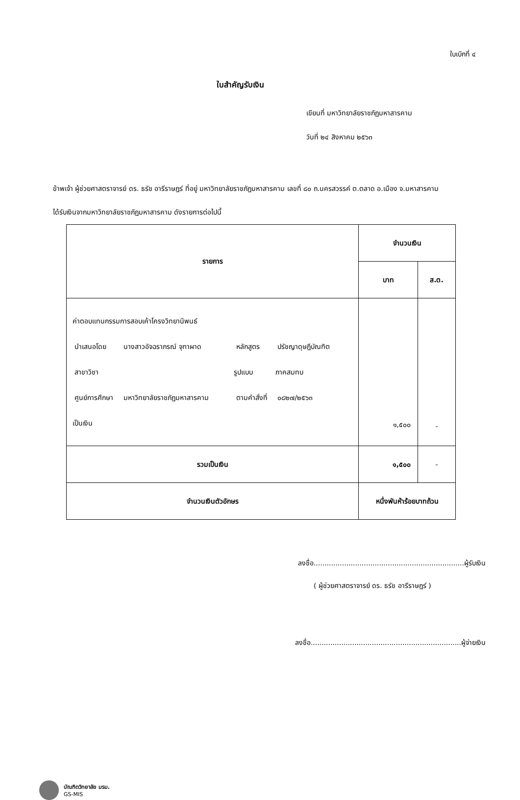ใบเบิกที่ ๔
ใบสำคัญรับเงิน
เขียนที่ มหาวิทยาลัยราชภัฏมหาสารคาม
วันที่ ๒๔ สิงหาคม ๒๕๖๓
ข้าพเจ้า ผู้ช่วยศาสตราจารย์ ดร. ธรัช อารีราษฎร์ ที่อยู่ มหาวิทยาลัยราชภัฏมหาสารคาม เลขที่ ๘๐ ถ.นครสวรรค์ ต.ตลาด อ.เมือง จ.มหาสารคาม
ได้รับเงินจากมหาวิทยาลัยราชภัฏมหาสารคาม ดังรายการต่อไปนี้
| รายการ | จำนวนเงิน | |
| --- | --- | --- |
| | บาท | ส.ต. |
| ค่าตอบแทนกรรมการสอบเค้าโครงวิทยานิพนธ์ นำเสนอโดย นางสาวอัจฉราภรณ์ จุฑาผาด หลักสูตร ปรัชญาดุษฎีบัณฑิต สาขาวิชา รูปแบบ ภาคสมทบ ศูนย์การศึกษา มหาวิทยาลัยราชภัฏมหาสารคาม ตามคำสั่งที่ ๐๘๒๗/๒๕๖๓ เป็นเงิน | ๑,๕๐๐ | - |
| รวมเป็นเงิน | ๑,๕๐๐ | - |
| จำนวนเงินตัวอักษร | หนึ่งพันห้าร้อยบาทถ้วน | |
ลงชื่อ.....................................................................ผู้รับเงิน
( ผู้ช่วยศาสตราจารย์ ดร. ธรัช อารีราษฎร์ )
ลงชื่อ.....................................................................ผู้จ่ายเงิน
บัณฑิตวิทยาลัย มรม.
GS-MIS